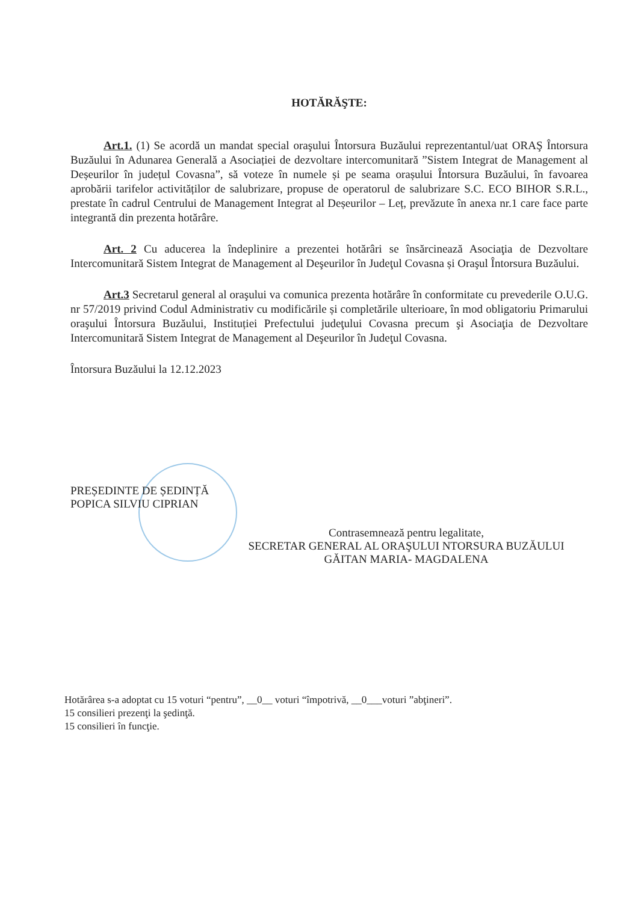HOTĂRĂŞTE:
Art.1. (1) Se acordă un mandat special oraşului Întorsura Buzăului reprezentantul/uat ORAŞ Întorsura Buzăului în Adunarea Generală a Asociației de dezvoltare intercomunitară ”Sistem Integrat de Management al Deșeurilor în județul Covasna”, să voteze în numele și pe seama orașului Întorsura Buzăului, în favoarea aprobării tarifelor activităților de salubrizare, propuse de operatorul de salubrizare S.C. ECO BIHOR S.R.L., prestate în cadrul Centrului de Management Integrat al Deșeurilor – Leț, prevăzute în anexa nr.1 care face parte integrantă din prezenta hotărâre.
Art. 2 Cu aducerea la îndeplinire a prezentei hotărâri se însărcinează Asociaţia de Dezvoltare Intercomunitară Sistem Integrat de Management al Deşeurilor în Judeţul Covasna și Oraşul Întorsura Buzăului.
Art.3 Secretarul general al oraşului va comunica prezenta hotărâre în conformitate cu prevederile O.U.G. nr 57/2019 privind Codul Administrativ cu modificările și completările ulterioare, în mod obligatoriu Primarului oraşului Întorsura Buzăului, Instituției Prefectului judeţului Covasna precum şi Asociaţia de Dezvoltare Intercomunitară Sistem Integrat de Management al Deşeurilor în Judeţul Covasna.
Întorsura Buzăului la 12.12.2023
PREȘEDINTE DE ȘEDINȚĂ
POPICA SILVIU CIPRIAN
Contrasemnează pentru legalitate,
SECRETAR GENERAL AL ORAŞULUI NTORSURA BUZĂULUI
GĂITAN MARIA- MAGDALENA
Hotărârea s-a adoptat cu 15 voturi “pentru”, __0__ voturi “împotrivă, __0___voturi ”abţineri”.
15 consilieri prezenţi la şedinţă.
15 consilieri în funcţie.